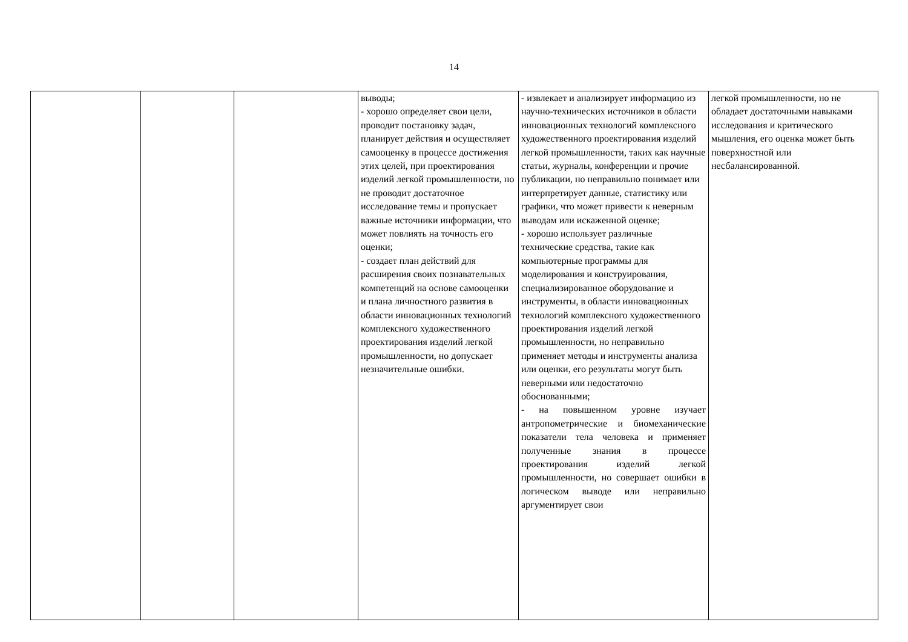14
| | | | выводы; - хорошо определяет свои цели, проводит постановку задач, планирует действия и осуществляет самооценку в процессе достижения этих целей, при проектирования изделий легкой промышленности, но не проводит достаточное исследование темы и пропускает важные источники информации, что может повлиять на точность его оценки; - создает план действий для расширения своих познавательных компетенций на основе самооценки и плана личностного развития в области инновационных технологий комплексного художественного проектирования изделий легкой промышленности, но допускает незначительные ошибки. | - извлекает и анализирует информацию из научно-технических источников в области инновационных технологий комплексного художественного проектирования изделий легкой промышленности, таких как научные статьи, журналы, конференции и прочие публикации, но неправильно понимает или интерпретирует данные, статистику или графики, что может привести к неверным выводам или искаженной оценке; - хорошо использует различные технические средства, такие как компьютерные программы для моделирования и конструирования, специализированное оборудование и инструменты, в области инновационных технологий комплексного художественного проектирования изделий легкой промышленности, но неправильно применяет методы и инструменты анализа или оценки, его результаты могут быть неверными или недостаточно обоснованными; - на повышенном уровне изучает антропометрические и биомеханические показатели тела человека и применяет полученные знания в процессе проектирования изделий легкой промышленности, но совершает ошибки в логическом выводе или неправильно аргументирует свои | легкой промышленности, но не обладает достаточными навыками исследования и критического мышления, его оценка может быть поверхностной или несбалансированной. |